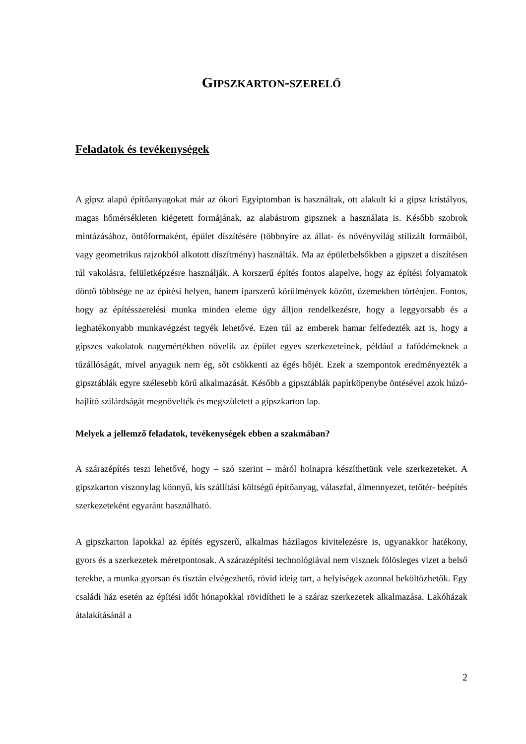GIPSZKARTON-SZERELŐ
Feladatok és tevékenységek
A gipsz alapú építőanyagokat már az ókori Egyiptomban is használtak, ott alakult ki a gipsz kristályos, magas hőmérsékleten kiégetett formájának, az alabástrom gipsznek a használata is. Később szobrok mintázásához, öntőformaként, épület díszítésére (többnyire az állat- és növényvilág stilizált formáiból, vagy geometrikus rajzokból alkotott díszítmény) használták. Ma az épületbelsőkben a gipszet a díszítésen túl vakolásra, felületképzésre használják. A korszerű építés fontos alapelve, hogy az építési folyamatok döntő többsége ne az építési helyen, hanem iparszerű körülmények között, üzemekben történjen. Fontos, hogy az építésszerelési munka minden eleme úgy álljon rendelkezésre, hogy a leggyorsabb és a leghatékonyabb munkavégzést tegyék lehetővé. Ezen túl az emberek hamar felfedezték azt is, hogy a gipszes vakolatok nagymértékben növelik az épület egyes szerkezeteinek, például a fafödémeknek a tűzállóságát, mivel anyaguk nem ég, sőt csökkenti az égés hőjét. Ezek a szempontok eredményezték a gipsztáblák egyre szélesebb körű alkalmazását. Később a gipsztáblák papírköpenybe öntésével azok húzó-hajlító szilárdságát megnövelték és megszületett a gipszkarton lap.
Melyek a jellemző feladatok, tevékenységek ebben a szakmában?
A szárazépítés teszi lehetővé, hogy – szó szerint – máról holnapra készíthetünk vele szerkezeteket. A gipszkarton viszonylag könnyű, kis szállítási költségű építőanyag, válaszfal, álmennyezet, tetőtér- beépítés szerkezeteként egyaránt használható.
A gipszkarton lapokkal az építés egyszerű, alkalmas házilagos kivitelezésre is, ugyanakkor hatékony, gyors és a szerkezetek méretpontosak. A szárazépítési technológiával nem visznek fölösleges vizet a belső terekbe, a munka gyorsan és tisztán elvégezhető, rövid ideig tart, a helyiségek azonnal beköltözhetők. Egy családi ház esetén az építési időt hónapokkal rövidítheti le a száraz szerkezetek alkalmazása. Lakóházak átalakításánál a
2